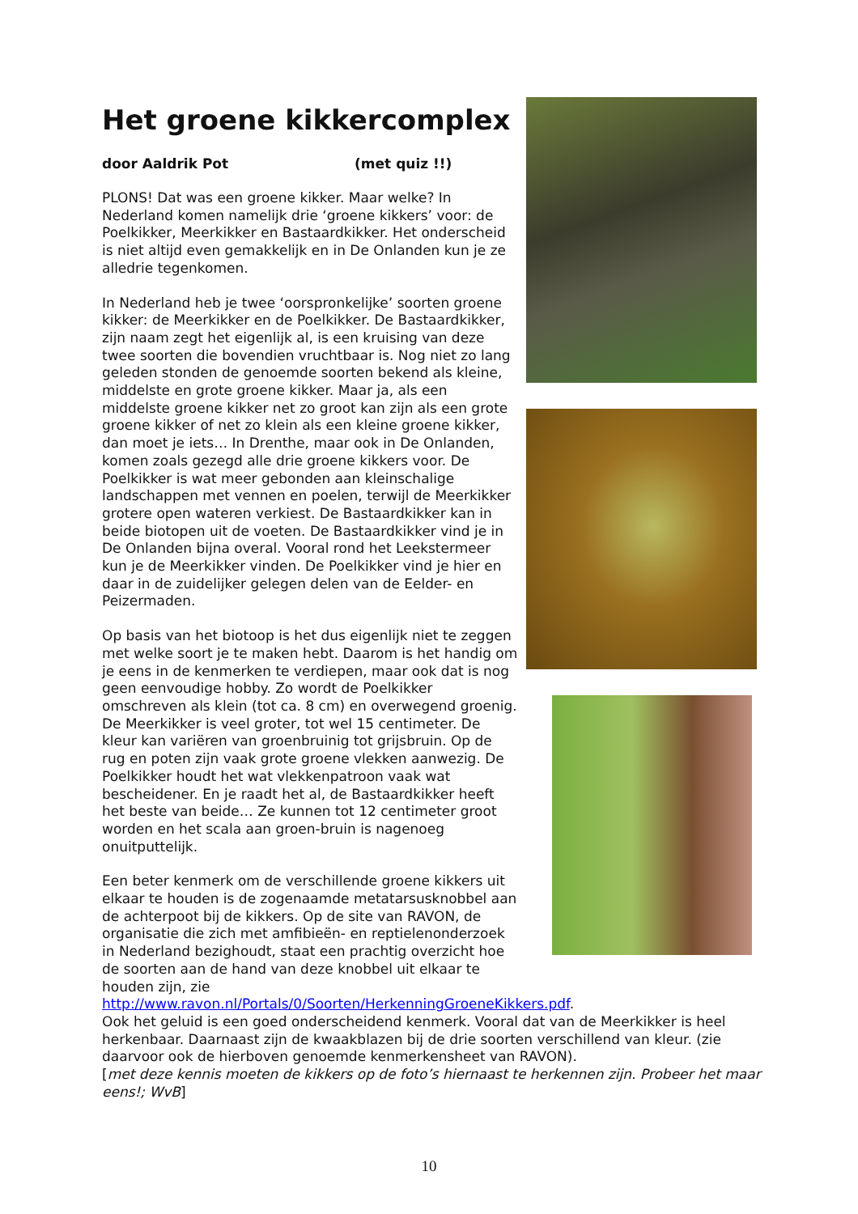Het groene kikkercomplex
door Aaldrik Pot (met quiz !!)
PLONS! Dat was een groene kikker. Maar welke? In Nederland komen namelijk drie ‘groene kikkers’ voor: de Poelkikker, Meerkikker en Bastaardkikker. Het onderscheid is niet altijd even gemakkelijk en in De Onlanden kun je ze alledrie tegenkomen.
In Nederland heb je twee ‘oorspronkelijke’ soorten groene kikker: de Meerkikker en de Poelkikker. De Bastaardkikker, zijn naam zegt het eigenlijk al, is een kruising van deze twee soorten die bovendien vruchtbaar is. Nog niet zo lang geleden stonden de genoemde soorten bekend als kleine, middelste en grote groene kikker. Maar ja, als een middelste groene kikker net zo groot kan zijn als een grote groene kikker of net zo klein als een kleine groene kikker, dan moet je iets… In Drenthe, maar ook in De Onlanden, komen zoals gezegd alle drie groene kikkers voor. De Poelkikker is wat meer gebonden aan kleinschalige landschappen met vennen en poelen, terwijl de Meerkikker grotere open wateren verkiest. De Bastaardkikker kan in beide biotopen uit de voeten. De Bastaardkikker vind je in De Onlanden bijna overal. Vooral rond het Leekstermeer kun je de Meerkikker vinden. De Poelkikker vind je hier en daar in de zuidelijker gelegen delen van de Eelder- en Peizermaden.
Op basis van het biotoop is het dus eigenlijk niet te zeggen met welke soort je te maken hebt. Daarom is het handig om je eens in de kenmerken te verdiepen, maar ook dat is nog geen eenvoudige hobby. Zo wordt de Poelkikker omschreven als klein (tot ca. 8 cm) en overwegend groenig. De Meerkikker is veel groter, tot wel 15 centimeter. De kleur kan variëren van groenbruinig tot grijsbruin. Op de rug en poten zijn vaak grote groene vlekken aanwezig. De Poelkikker houdt het wat vlekkenpatroon vaak wat bescheidener. En je raadt het al, de Bastaardkikker heeft het beste van beide… Ze kunnen tot 12 centimeter groot worden en het scala aan groen-bruin is nagenoeg onuitputtelijk.
Een beter kenmerk om de verschillende groene kikkers uit elkaar te houden is de zogenaamde metatarsusknobbel aan de achterpoot bij de kikkers. Op de site van RAVON, de organisatie die zich met amfibieën- en reptielenonderzoek in Nederland bezighoudt, staat een prachtig overzicht hoe de soorten aan de hand van deze knobbel uit elkaar te houden zijn, zie http://www.ravon.nl/Portals/0/Soorten/HerkenningGroeneKikkers.pdf.
Ook het geluid is een goed onderscheidend kenmerk. Vooral dat van de Meerkikker is heel herkenbaar. Daarnaast zijn de kwaakblazen bij de drie soorten verschillend van kleur. (zie daarvoor ook de hierboven genoemde kenmerkensheet van RAVON).
[met deze kennis moeten de kikkers op de foto’s hiernaast te herkennen zijn. Probeer het maar eens!; WvB]
10